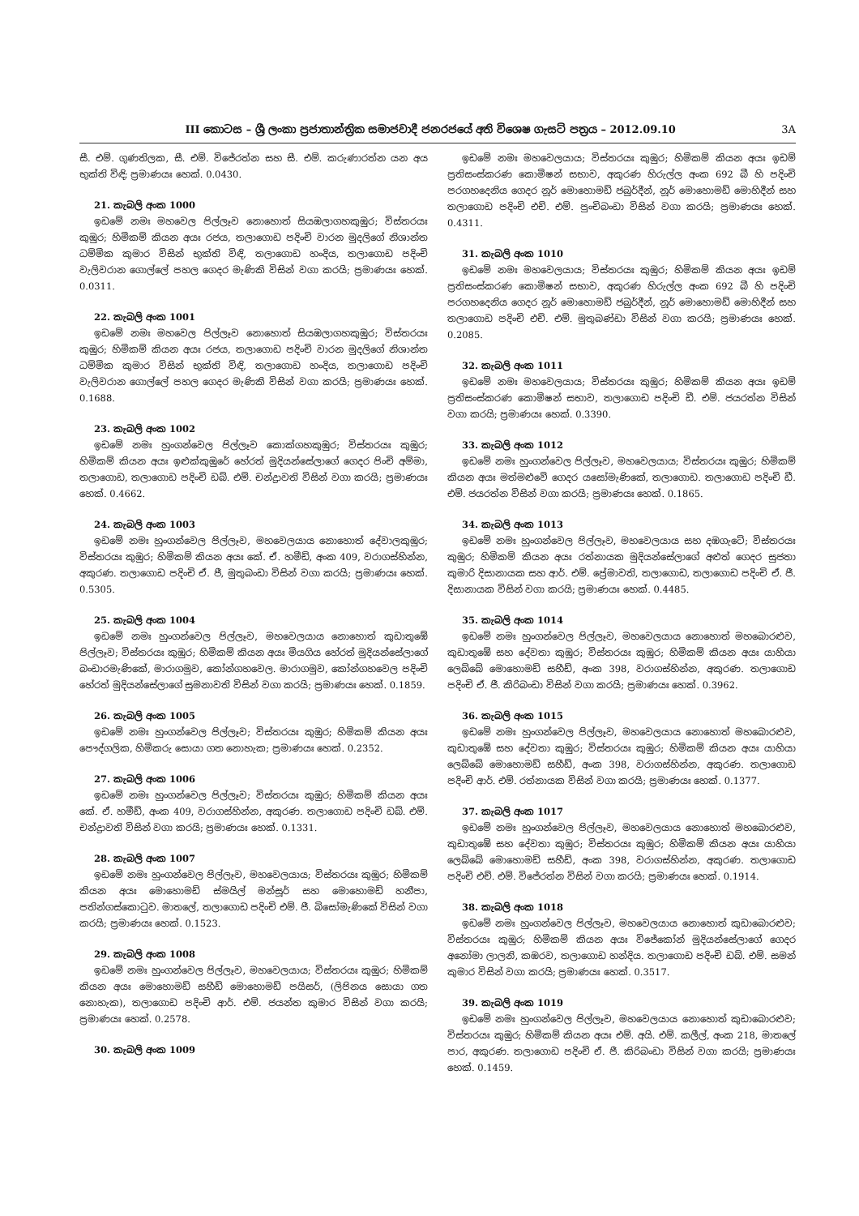III කොටස – ශ්‍රී ලංකා ප්‍රජාතාන්ත්‍රික සමාජවාදී ජනරජයේ අති විශෙෂ ගැසට් පත්‍රය – 2012.09.10 3A
සී. එම්. ගුණතිලක, සී. එම්. විජේරත්න සහ සී. එම්. කරුණාරත්න යන අය භුක්ති විඳි; ප්‍රමාණයඃ හෙක්. 0.0430.
21. කැබලි අංක 1000
ඉඩමේ නමඃ මහවෙල පිල්ලෑව නොහොත් සියඹලාගහකුඹුර; විස්තරයඃ කුඹුර; හිමිකම් කියන අයඃ රජය, තලාගොඩ පදිංචි වාරන මුදලිගේ නිශාන්ත ධම්මික කුමාර විසින් භුක්ති විඳි, තලාගොඩ හංදිය, තලාගොඩ පදිංචි වැලිවරාන ගොල්ලේ පහල ගෙදර මැණිකි විසින් වගා කරයි; ප්‍රමාණයඃ හෙක්. 0.0311.
22. කැබලි අංක 1001
ඉඩමේ නමඃ මහවෙල පිල්ලෑව නොහොත් සියඹලාගහකුඹුර; විස්තරයඃ කුඹුර; හිමිකම් කියන අයඃ රජය, තලාගොඩ පදිංචි වාරන මුදලිගේ නිශාන්ත ධම්මික කුමාර විසින් භුක්ති විඳි, තලාගොඩ හංදිය, තලාගොඩ පදිංචි වැලිවරාන ගොල්ලේ පහල ගෙදර මැණිකි විසින් වගා කරයි; ප්‍රමාණයඃ හෙක්. 0.1688.
23. කැබලි අංක 1002
ඉඩමේ නමඃ හුංගන්වෙල පිල්ලෑව කොක්ගහකුඹුර; විස්තරයඃ කුඹුර; හිමිකම් කියන අයඃ ඉළුක්කුඹුරේ හේරත් මුදියන්සේලාගේ ගෙදර පිංචි අම්මා, තලාගොඩ, තලාගොඩ පදිංචි ඩබ්. එම්. චන්ද්‍රාවති විසින් වගා කරයි; ප්‍රමාණයඃ හෙක්. 0.4662.
24. කැබලි අංක 1003
ඉඩමේ නමඃ හුංගන්වෙල පිල්ලෑව, මහවෙලයාය නොහොත් දේවාලකුඹුර; විස්තරයඃ කුඹුර; හිමිකම් කියන අයඃ කේ. ඒ. හමීඩ්, අංක 409, වරාගස්හින්න, අකුරණ. තලාගොඩ පදිංචි ඒ. ජී, මුතුබංඩා විසින් වගා කරයි; ප්‍රමාණයඃ හෙක්. 0.5305.
25. කැබලි අංක 1004
ඉඩමේ නමඃ හුංගන්වෙල පිල්ලෑව, මහවෙලයාය නොහොත් කුඩාතුඹේ පිල්ලෑව; විස්තරයඃ කුඹුර; හිමිකම් කියන අයඃ මියගිය හේරත් මුදියන්සේලාගේ බංඩාරමැණිකේ, මාරාගමුව, කෝන්ගහවෙල. මාරාගමුව, කෝන්ගහවෙල පදිංචි හේරත් මුදියන්සේලාගේ සුමනාවති විසින් වගා කරයි; ප්‍රමාණයඃ හෙක්. 0.1859.
26. කැබලි අංක 1005
ඉඩමේ නමඃ හුංගන්වෙල පිල්ලෑව; විස්තරයඃ කුඹුර; හිමිකම් කියන අයඃ පෞද්ගලික, හිමිකරු සොයා ගත නොහැක; ප්‍රමාණයඃ හෙක්. 0.2352.
27. කැබලි අංක 1006
ඉඩමේ නමඃ හුංගන්වෙල පිල්ලෑව; විස්තරයඃ කුඹුර; හිමිකම් කියන අයඃ කේ. ඒ. හමීඩ්, අංක 409, වරාගස්හින්න, අකුරණ. තලාගොඩ පදිංචි ඩබ්. එම්. චන්ද්‍රාවති විසින් වගා කරයි; ප්‍රමාණයඃ හෙක්. 0.1331.
28. කැබලි අංක 1007
ඉඩමේ නමඃ හුංගන්වෙල පිල්ලෑව, මහවෙලයාය; විස්තරයඃ කුඹුර; හිමිකම් කියන අයඃ මොහොමඩ් ස්මයිල් මන්සූර් සහ මොහොමඩ් හනීපා, පතින්ගස්කොටුව. මාතලේ, තලාගොඩ පදිංචි එම්. ජී. බිසෝමැණිකේ විසින් වගා කරයි; ප්‍රමාණයඃ හෙක්. 0.1523.
29. කැබලි අංක 1008
ඉඩමේ නමඃ හුංගන්වෙල පිල්ලෑව, මහවෙලයාය; විස්තරයඃ කුඹුර; හිමිකම් කියන අයඃ මොහොමඩ් සහීඩ් මොහොමඩ් පයිසර්, (ලිපිනය සොයා ගත නොහැක), තලාගොඩ පදිංචි ආර්. එම්. ජයන්ත කුමාර විසින් වගා කරයි; ප්‍රමාණයඃ හෙක්. 0.2578.
30. කැබලි අංක 1009
ඉඩමේ නමඃ මහවෙලයාය; විස්තරයඃ කුඹුර; හිමිකම් කියන අයඃ ඉඩම් ප්‍රතිසංස්කරණ කොමිෂන් සභාව, අකුරණ හිරුල්ල අංක 692 බී හි පදිංචි පරගහදෙනිය ගෙදර නූර් මොහොමඩ් ජබුර්දීන්, නූර් මොහොමඩ් මොහිදීන් සහ තලාගොඩ පදිංචි එච්. එම්. පුංචිබංඩා විසින් වගා කරයි; ප්‍රමාණයඃ හෙක්. 0.4311.
31. කැබලි අංක 1010
ඉඩමේ නමඃ මහවෙලයාය; විස්තරයඃ කුඹුර; හිමිකම් කියන අයඃ ඉඩම් ප්‍රතිසංස්කරණ කොමිෂන් සභාව, අකුරණ හිරුල්ල අංක 692 බී හි පදිංචි පරගහදෙනිය ගෙදර නූර් මොහොමඩ් ජබුර්දීන්, නූර් මොහොමඩ් මොහිදීන් සහ තලාගොඩ පදිංචි එච්. එම්. මුතුබණ්ඩා විසින් වගා කරයි; ප්‍රමාණයඃ හෙක්. 0.2085.
32. කැබලි අංක 1011
ඉඩමේ නමඃ මහවෙලයාය; විස්තරයඃ කුඹුර; හිමිකම් කියන අයඃ ඉඩම් ප්‍රතිසංස්කරණ කොමිෂන් සභාව, තලාගොඩ පදිංචි ඩී. එම්. ජයරත්න විසින් වගා කරයි; ප්‍රමාණයඃ හෙක්. 0.3390.
33. කැබලි අංක 1012
ඉඩමේ නමඃ හුංගන්වෙල පිල්ලෑව, මහවෙලයාය; විස්තරයඃ කුඹුර; හිමිකම් කියන අයඃ මත්මළුවේ ගෙදර යසෝමැණිකේ, තලාගොඩ. තලාගොඩ පදිංචි ඩී. එම්. ජයරත්න විසින් වගා කරයි; ප්‍රමාණයඃ හෙක්. 0.1865.
34. කැබලි අංක 1013
ඉඩමේ නමඃ හුංගන්වෙල පිල්ලෑව, මහවෙලයාය සහ දඹගැටේ; විස්තරයඃ කුඹුර; හිමිකම් කියන අයඃ රත්නායක මුදියන්සේලාගේ අළුත් ගෙදර සුජතා කුමාරි දිසානායක සහ ආර්. එම්. ප්‍රේමාවති, තලාගොඩ, තලාගොඩ පදිංචි ඒ. ජී. දිසානායක විසින් වගා කරයි; ප්‍රමාණයඃ හෙක්. 0.4485.
35. කැබලි අංක 1014
ඉඩමේ නමඃ හුංගන්වෙල පිල්ලෑව, මහවෙලයාය නොහොත් මහබොරළුව, කුඩාතුඹේ සහ දේවතා කුඹුර; විස්තරයඃ කුඹුර; හිමිකම් කියන අයඃ යාහියා ලෙබ්බේ මොහොමඩ් සහීඩ්, අංක 398, වරාගස්හින්න, අකුරණ. තලාගොඩ පදිංචි ඒ. ජී. කිරිබංඩා විසින් වගා කරයි; ප්‍රමාණයඃ හෙක්. 0.3962.
36. කැබලි අංක 1015
ඉඩමේ නමඃ හුංගන්වෙල පිල්ලෑව, මහවෙලයාය නොහොත් මහබොරළුව, කුඩාතුඹේ සහ දේවතා කුඹුර; විස්තරයඃ කුඹුර; හිමිකම් කියන අයඃ යාහියා ලෙබ්බේ මොහොමඩ් සහීඩ්, අංක 398, වරාගස්හින්න, අකුරණ. තලාගොඩ පදිංචි ආර්. එම්. රත්නායක විසින් වගා කරයි; ප්‍රමාණයඃ හෙක්. 0.1377.
37. කැබලි අංක 1017
ඉඩමේ නමඃ හුංගන්වෙල පිල්ලෑව, මහවෙලයාය නොහොත් මහබොරළුව, කුඩාතුඹේ සහ දේවතා කුඹුර; විස්තරයඃ කුඹුර; හිමිකම් කියන අයඃ යාහියා ලෙබ්බේ මොහොමඩ් සහීඩ්, අංක 398, වරාගස්හින්න, අකුරණ. තලාගොඩ පදිංචි එච්. එම්. විජේරත්න විසින් වගා කරයි; ප්‍රමාණයඃ හෙක්. 0.1914.
38. කැබලි අංක 1018
ඉඩමේ නමඃ හුංගන්වෙල පිල්ලෑව, මහවෙලයාය නොහොත් කුඩාබොරළුව; විස්තරයඃ කුඹුර; හිමිකම් කියන අයඃ විජේකෝන් මුදියන්සේලාගේ ගෙදර අනෝමා ලාලනි, කඹරව, තලාගොඩ හන්දිය. තලාගොඩ පදිංචි ඩබ්. එම්. සමන් කුමාර විසින් වගා කරයි; ප්‍රමාණයඃ හෙක්. 0.3517.
39. කැබලි අංක 1019
ඉඩමේ නමඃ හුංගන්වෙල පිල්ලෑව, මහවෙලයාය නොහොත් කුඩාබොරළුව; විස්තරයඃ කුඹුර; හිමිකම් කියන අයඃ එම්. අයි. එම්. කලීල්, අංක 218, මාතලේ පාර, අකුරණ. තලාගොඩ පදිංචි ඒ. ජී. කිරිබංඩා විසින් වගා කරයි; ප්‍රමාණයඃ හෙක්. 0.1459.